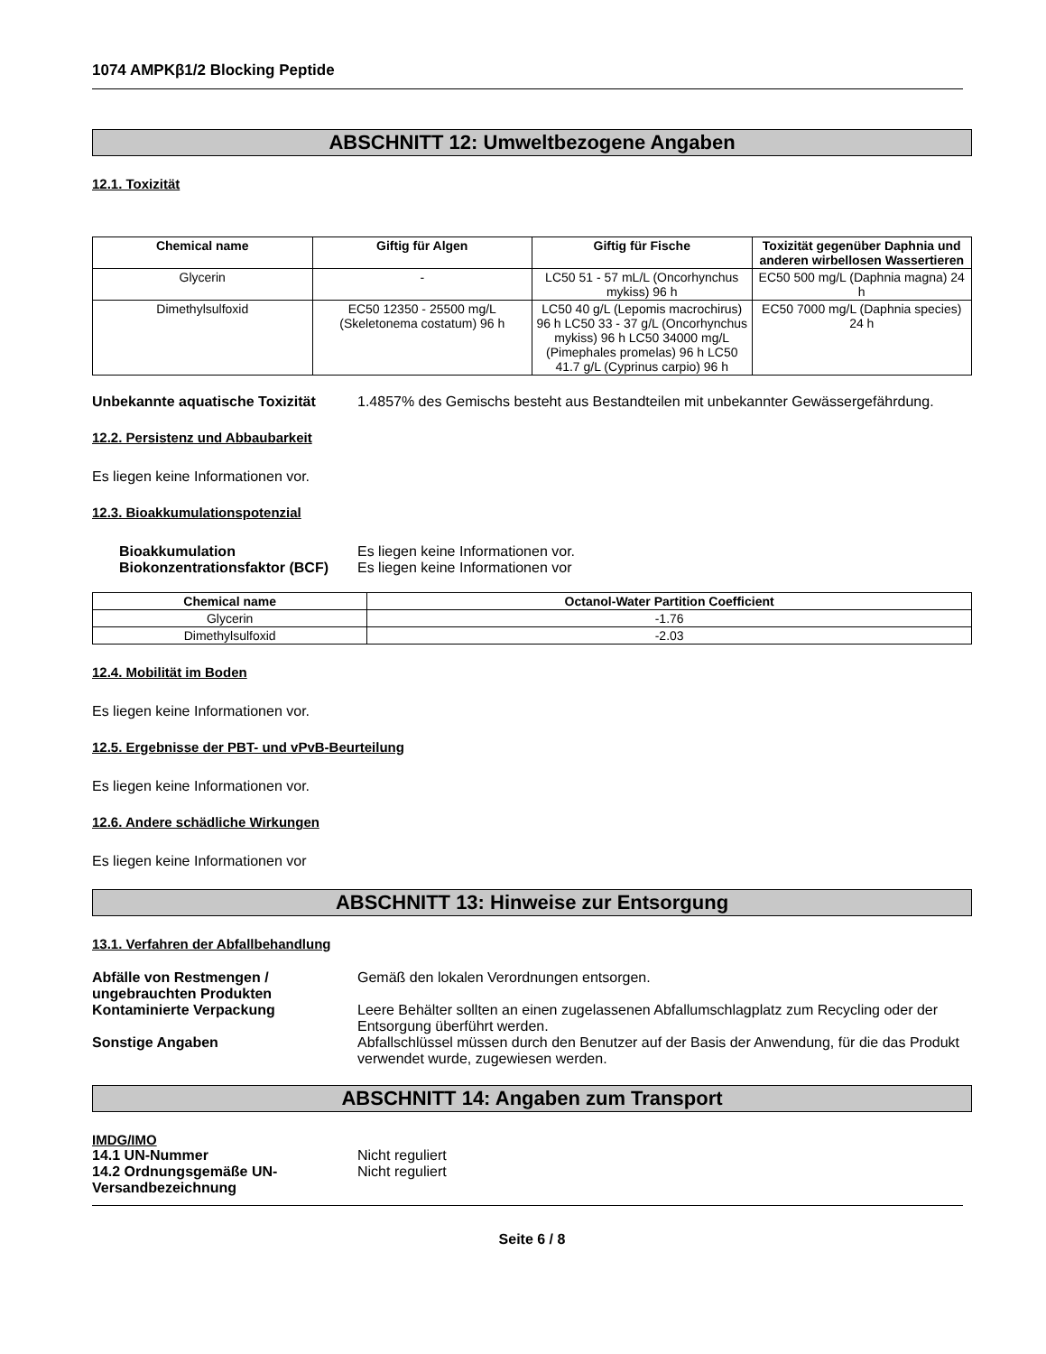1074 AMPKβ1/2 Blocking Peptide
ABSCHNITT 12: Umweltbezogene Angaben
12.1. Toxizität
| Chemical name | Giftig für Algen | Giftig für Fische | Toxizität gegenüber Daphnia und anderen wirbellosen Wassertieren |
| --- | --- | --- | --- |
| Glycerin | - | LC50 51 - 57 mL/L (Oncorhynchus mykiss) 96 h | EC50 500 mg/L (Daphnia magna) 24 h |
| Dimethylsulfoxid | EC50 12350 - 25500 mg/L (Skeletonema costatum) 96 h | LC50 40 g/L (Lepomis macrochirus) 96 h LC50 33 - 37 g/L (Oncorhynchus mykiss) 96 h LC50 34000 mg/L (Pimephales promelas) 96 h LC50 41.7 g/L (Cyprinus carpio) 96 h | EC50 7000 mg/L (Daphnia species) 24 h |
Unbekannte aquatische Toxizität 1.4857% des Gemischs besteht aus Bestandteilen mit unbekannter Gewässergefährdung.
12.2. Persistenz und Abbaubarkeit
Es liegen keine Informationen vor.
12.3. Bioakkumulationspotenzial
Bioakkumulation Es liegen keine Informationen vor. Biokonzentrationsfaktor (BCF) Es liegen keine Informationen vor
| Chemical name | Octanol-Water Partition Coefficient |
| --- | --- |
| Glycerin | -1.76 |
| Dimethylsulfoxid | -2.03 |
12.4. Mobilität im Boden
Es liegen keine Informationen vor.
12.5. Ergebnisse der PBT- und vPvB-Beurteilung
Es liegen keine Informationen vor.
12.6. Andere schädliche Wirkungen
Es liegen keine Informationen vor
ABSCHNITT 13: Hinweise zur Entsorgung
13.1. Verfahren der Abfallbehandlung
Abfälle von Restmengen / ungebrauchten Produkten Gemäß den lokalen Verordnungen entsorgen. Kontaminierte Verpackung Leere Behälter sollten an einen zugelassenen Abfallumschlagplatz zum Recycling oder der Entsorgung überführt werden. Sonstige Angaben Abfallschlüssel müssen durch den Benutzer auf der Basis der Anwendung, für die das Produkt verwendet wurde, zugewiesen werden.
ABSCHNITT 14: Angaben zum Transport
IMDG/IMO
14.1 UN-Nummer Nicht reguliert 14.2 Ordnungsgemäße UN-Versandbezeichnung Nicht reguliert
Seite 6 / 8